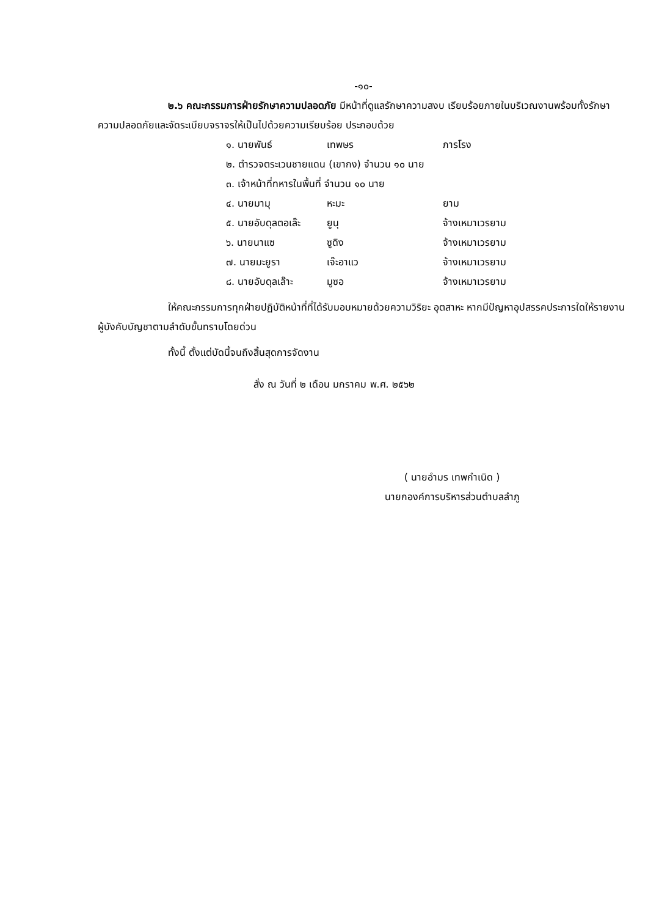-๑๐-
๒.๖ คณะกรรมการฝ่ายรักษาความปลอดภัย มีหน้าที่ดูแลรักษาความสงบ เรียบร้อยภายในบริเวณงานพร้อมทั้งรักษาความปลอดภัยและจัดระเบียบจราจรให้เป็นไปด้วยความเรียบร้อย ประกอบด้วย
| ๑. นายพันธ์ | เทพษร | ภารโรง |
| ๒. ตำรวจตระเวนชายแดน (เขากง) จำนวน ๑๐ นาย | | |
| ๓. เจ้าหน้าที่ทหารในพื้นที่ จำนวน ๑๐ นาย | | |
| ๔. นายมามุ | หะมะ | ยาม |
| ๕. นายอับดุลตอเล๊ะ | ยูนุ | จ้างเหมาเวรยาม |
| ๖. นายนาแซ | ซูดิง | จ้างเหมาเวรยาม |
| ๗. นายมะยูรา | เจ๊ะอาแว | จ้างเหมาเวรยาม |
| ๘. นายอับดุลเล๊าะ | มูซอ | จ้างเหมาเวรยาม |
ให้คณะกรรมการทุกฝ่ายปฏิบัติหน้าที่ที่ได้รับมอบหมายด้วยความวิริยะ อุตสาหะ หากมีปัญหาอุปสรรคประการใดให้รายงานผู้บังคับบัญชาตามลำดับขั้นทราบโดยด่วน
ทั้งนี้ ตั้งแต่บัดนี้จนถึงสิ้นสุดการจัดงาน
สั่ง ณ วันที่ ๒ เดือน มกราคม พ.ศ. ๒๕๖๒
( นายอำมร เทพกำเนิด )
นายกองค์การบริหารส่วนตำบลลำภู